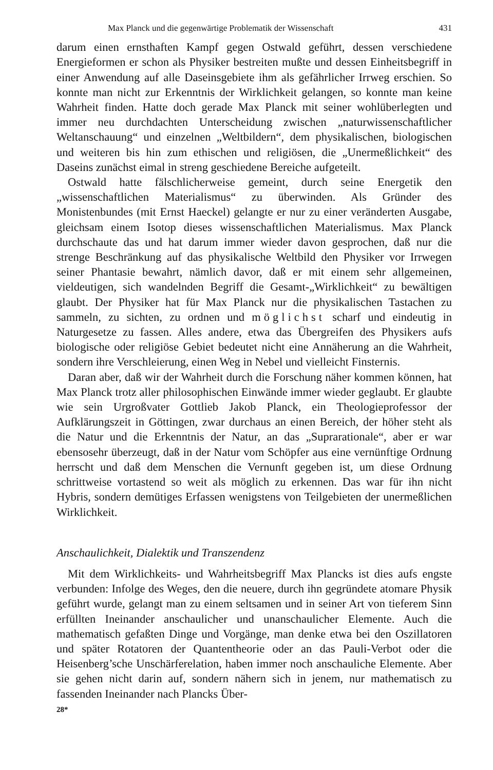Max Planck und die gegenwärtige Problematik der Wissenschaft 431
darum einen ernsthaften Kampf gegen Ostwald geführt, dessen verschiedene Energieformen er schon als Physiker bestreiten mußte und dessen Einheitsbegriff in einer Anwendung auf alle Daseinsgebiete ihm als gefährlicher Irrweg erschien. So konnte man nicht zur Erkenntnis der Wirklichkeit gelangen, so konnte man keine Wahrheit finden. Hatte doch gerade Max Planck mit seiner wohlüberlegten und immer neu durchdachten Unterscheidung zwischen „naturwissenschaftlicher Weltanschauung“ und einzelnen „Weltbildern“, dem physikalischen, biologischen und weiteren bis hin zum ethischen und religiösen, die „Unermeßlichkeit“ des Daseins zunächst eimal in streng geschiedene Bereiche aufgeteilt.
Ostwald hatte fälschlicherweise gemeint, durch seine Energetik den „wissenschaftlichen Materialismus“ zu überwinden. Als Gründer des Monistenbundes (mit Ernst Haeckel) gelangte er nur zu einer veränderten Ausgabe, gleichsam einem Isotop dieses wissenschaftlichen Materialismus. Max Planck durchschaute das und hat darum immer wieder davon gesprochen, daß nur die strenge Beschränkung auf das physikalische Weltbild den Physiker vor Irrwegen seiner Phantasie bewahrt, nämlich davor, daß er mit einem sehr allgemeinen, vieldeutigen, sich wandelnden Begriff die Gesamt-„Wirklichkeit“ zu bewältigen glaubt. Der Physiker hat für Max Planck nur die physikalischen Tastachen zu sammeln, zu sichten, zu ordnen und möglichst scharf und eindeutig in Naturgesetze zu fassen. Alles andere, etwa das Übergreifen des Physikers aufs biologische oder religiöse Gebiet bedeutet nicht eine Annäherung an die Wahrheit, sondern ihre Verschleierung, einen Weg in Nebel und vielleicht Finsternis.
Daran aber, daß wir der Wahrheit durch die Forschung näher kommen können, hat Max Planck trotz aller philosophischen Einwände immer wieder geglaubt. Er glaubte wie sein Urgroßvater Gottlieb Jakob Planck, ein Theologieprofessor der Aufklärungszeit in Göttingen, zwar durchaus an einen Bereich, der höher steht als die Natur und die Erkenntnis der Natur, an das „Suprarationale“, aber er war ebensosehr überzeugt, daß in der Natur vom Schöpfer aus eine vernünftige Ordnung herrscht und daß dem Menschen die Vernunft gegeben ist, um diese Ordnung schrittweise vortastend so weit als möglich zu erkennen. Das war für ihn nicht Hybris, sondern demütiges Erfassen wenigstens von Teilgebieten der unermeßlichen Wirklichkeit.
Anschaulichkeit, Dialektik und Transzendenz
Mit dem Wirklichkeits- und Wahrheitsbegriff Max Plancks ist dies aufs engste verbunden: Infolge des Weges, den die neuere, durch ihn gegründete atomare Physik geführt wurde, gelangt man zu einem seltsamen und in seiner Art von tieferem Sinn erfüllten Ineinander anschaulicher und unanschaulicher Elemente. Auch die mathematisch gefaßten Dinge und Vorgänge, man denke etwa bei den Oszillatoren und später Rotatoren der Quantentheorie oder an das Pauli-Verbot oder die Heisenberg’sche Unschärferelation, haben immer noch anschauliche Elemente. Aber sie gehen nicht darin auf, sondern nähern sich in jenem, nur mathematisch zu fassenden Ineinander nach Plancks Über-
28*